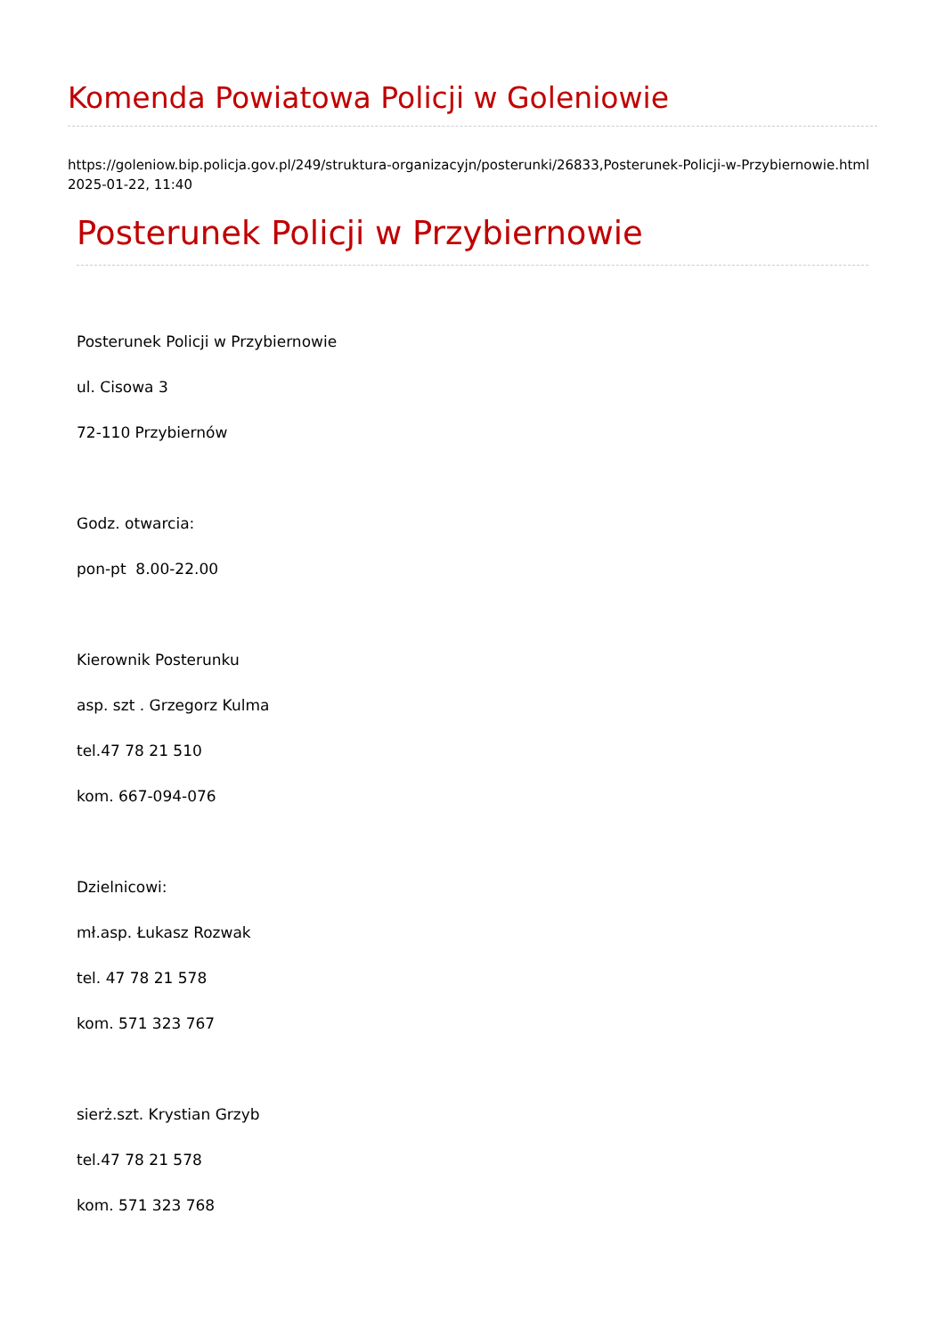Komenda Powiatowa Policji w Goleniowie
https://goleniow.bip.policja.gov.pl/249/struktura-organizacyjn/posterunki/26833,Posterunek-Policji-w-Przybiernowie.html
2025-01-22, 11:40
Posterunek Policji w Przybiernowie
Posterunek Policji w Przybiernowie
ul. Cisowa 3
72-110 Przybiernów
Godz. otwarcia:
pon-pt 8.00-22.00
Kierownik Posterunku
asp. szt . Grzegorz Kulma
tel.47 78 21 510
kom. 667-094-076
Dzielnicowi:
mł.asp. Łukasz Rozwak
tel. 47 78 21 578
kom. 571 323 767
sierż.szt. Krystian Grzyb
tel.47 78 21 578
kom. 571 323 768